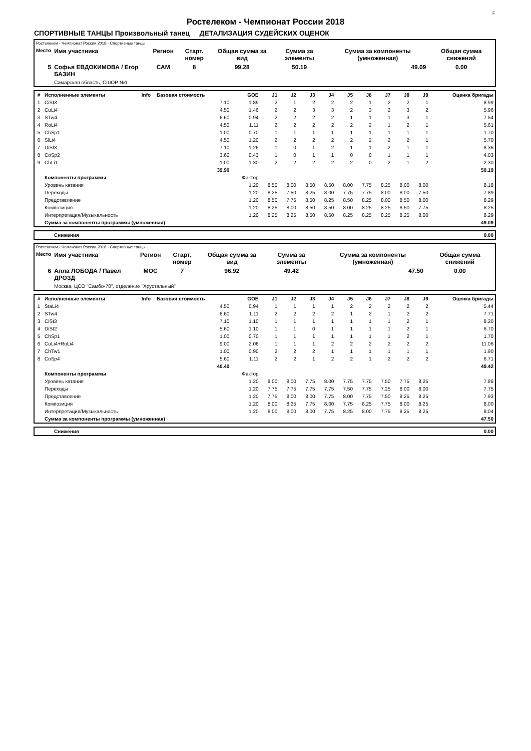F
Ростелеком - Чемпионат России 2018
СПОРТИВНЫЕ ТАНЦЫ Произвольный танец ДЕТАЛИЗАЦИЯ СУДЕЙСКИХ ОЦЕНОК
| Ростелеком - Чемпионат России 2018 - Спортивные танцы | | | | | | | |
| Место | Имя участника | Регион | Старт. номер | Общая сумма за вид | Сумма за элементы | Сумма за компоненты (умноженная) | Общая сумма снижений |
| 5 | Софья ЕВДОКИМОВА / Егор БАЗИН | САМ | 8 | 99.28 | 50.19 | 49.09 | 0.00 |
| | Самарская область, СШОР №1 | | | | | | |
| # | Исполненные элементы | Info | Базовая стоимость | GOE | J1 | J2 | J3 | J4 | J5 | J6 | J7 | J8 | J9 | Оценка бригады |
| --- | --- | --- | --- | --- | --- | --- | --- | --- | --- | --- | --- | --- | --- | --- |
| 1 | CiSt3 | | 7.10 | 1.89 | 2 | 1 | 2 | 2 | 2 | 1 | 2 | 2 | 1 | 8.99 |
| 2 | CuLi4 | | 4.50 | 1.46 | 2 | 2 | 3 | 3 | 2 | 3 | 2 | 3 | 2 | 5.96 |
| 3 | STw4 | | 6.60 | 0.94 | 2 | 2 | 2 | 2 | 1 | 1 | 1 | 3 | 1 | 7.54 |
| 4 | RoLi4 | | 4.50 | 1.11 | 2 | 2 | 2 | 2 | 2 | 2 | 1 | 2 | 1 | 5.61 |
| 5 | ChSp1 | | 1.00 | 0.70 | 1 | 1 | 1 | 1 | 1 | 1 | 1 | 1 | 1 | 1.70 |
| 6 | SlLi4 | | 4.50 | 1.20 | 2 | 2 | 2 | 2 | 2 | 2 | 2 | 2 | 1 | 5.70 |
| 7 | DiSt3 | | 7.10 | 1.26 | 1 | 0 | 1 | 2 | 1 | 1 | 2 | 1 | 1 | 8.36 |
| 8 | CoSp2 | | 3.60 | 0.43 | 1 | 0 | 1 | 1 | 0 | 0 | 1 | 1 | 1 | 4.03 |
| 9 | ChLi1 | | 1.00 | 1.30 | 2 | 2 | 2 | 2 | 2 | 0 | 2 | 1 | 2 | 2.30 |
| | | | 39.90 | | | | | | | | | | | 50.19 |
| | Компоненты программы | | | Фактор | | | | | | | | | | |
| | Уровень катания | | | 1.20 | 8.50 | 8.00 | 8.50 | 8.50 | 8.00 | 7.75 | 8.25 | 8.00 | 8.00 | 8.18 |
| | Переходы | | | 1.20 | 8.25 | 7.50 | 8.25 | 8.00 | 7.75 | 7.75 | 8.00 | 8.00 | 7.50 | 7.89 |
| | Представление | | | 1.20 | 8.50 | 7.75 | 8.50 | 8.25 | 8.50 | 8.25 | 8.00 | 8.50 | 8.00 | 8.29 |
| | Композиция | | | 1.20 | 8.25 | 8.00 | 8.50 | 8.50 | 8.00 | 8.25 | 8.25 | 8.50 | 7.75 | 8.25 |
| | Интерпретация/Музыкальность | | | 1.20 | 8.25 | 8.25 | 8.50 | 8.50 | 8.25 | 8.25 | 8.25 | 8.25 | 8.00 | 8.29 |
| | Сумма за компоненты программы (умноженная) | | | | | | | | | | | | | 49.09 |
| | Снижения | 0.00 |
| Ростелеком - Чемпионат России 2018 - Спортивные танцы | | | | | | | |
| Место | Имя участника | Регион | Старт. номер | Общая сумма за вид | Сумма за элементы | Сумма за компоненты (умноженная) | Общая сумма снижений |
| 6 | Алла ЛОБОДА / Павел ДРОЗД | МОС | 7 | 96.92 | 49.42 | 47.50 | 0.00 |
| | Москва, ЦСО "Самбо-70", отделение "Хрустальный" | | | | | | |
| # | Исполненные элементы | Info | Базовая стоимость | GOE | J1 | J2 | J3 | J4 | J5 | J6 | J7 | J8 | J9 | Оценка бригады |
| --- | --- | --- | --- | --- | --- | --- | --- | --- | --- | --- | --- | --- | --- | --- |
| 1 | StaLi4 | | 4.50 | 0.94 | 1 | 1 | 1 | 1 | 2 | 2 | 2 | 2 | 2 | 5.44 |
| 2 | STw4 | | 6.60 | 1.11 | 2 | 2 | 2 | 2 | 1 | 2 | 1 | 2 | 2 | 7.71 |
| 3 | CiSt3 | | 7.10 | 1.10 | 1 | 1 | 1 | 1 | 1 | 1 | 1 | 2 | 1 | 8.20 |
| 4 | DiSt2 | | 5.60 | 1.10 | 1 | 1 | 0 | 1 | 1 | 1 | 1 | 2 | 1 | 6.70 |
| 5 | ChSp1 | | 1.00 | 0.70 | 1 | 1 | 1 | 1 | 1 | 1 | 1 | 2 | 1 | 1.70 |
| 6 | CuLi4+RoLi4 | | 9.00 | 2.06 | 1 | 1 | 1 | 2 | 2 | 2 | 2 | 2 | 2 | 11.06 |
| 7 | ChTw1 | | 1.00 | 0.90 | 2 | 2 | 2 | 1 | 1 | 1 | 1 | 1 | 1 | 1.90 |
| 8 | CoSp4 | | 5.60 | 1.11 | 2 | 2 | 1 | 2 | 2 | 1 | 2 | 2 | 2 | 6.71 |
| | | | 40.40 | | | | | | | | | | | 49.42 |
| | Компоненты программы | | | Фактор | | | | | | | | | | |
| | Уровень катания | | | 1.20 | 8.00 | 8.00 | 7.75 | 8.00 | 7.75 | 7.75 | 7.50 | 7.75 | 8.25 | 7.86 |
| | Переходы | | | 1.20 | 7.75 | 7.75 | 7.75 | 7.75 | 7.50 | 7.75 | 7.25 | 8.00 | 8.00 | 7.75 |
| | Представление | | | 1.20 | 7.75 | 8.00 | 8.00 | 7.75 | 8.00 | 7.75 | 7.50 | 8.25 | 8.25 | 7.93 |
| | Композиция | | | 1.20 | 8.00 | 8.25 | 7.75 | 8.00 | 7.75 | 8.25 | 7.75 | 8.00 | 8.25 | 8.00 |
| | Интерпретация/Музыкальность | | | 1.20 | 8.00 | 8.00 | 8.00 | 7.75 | 8.25 | 8.00 | 7.75 | 8.25 | 8.25 | 8.04 |
| | Сумма за компоненты программы (умноженная) | | | | | | | | | | | | | 47.50 |
| | Снижения | 0.00 |